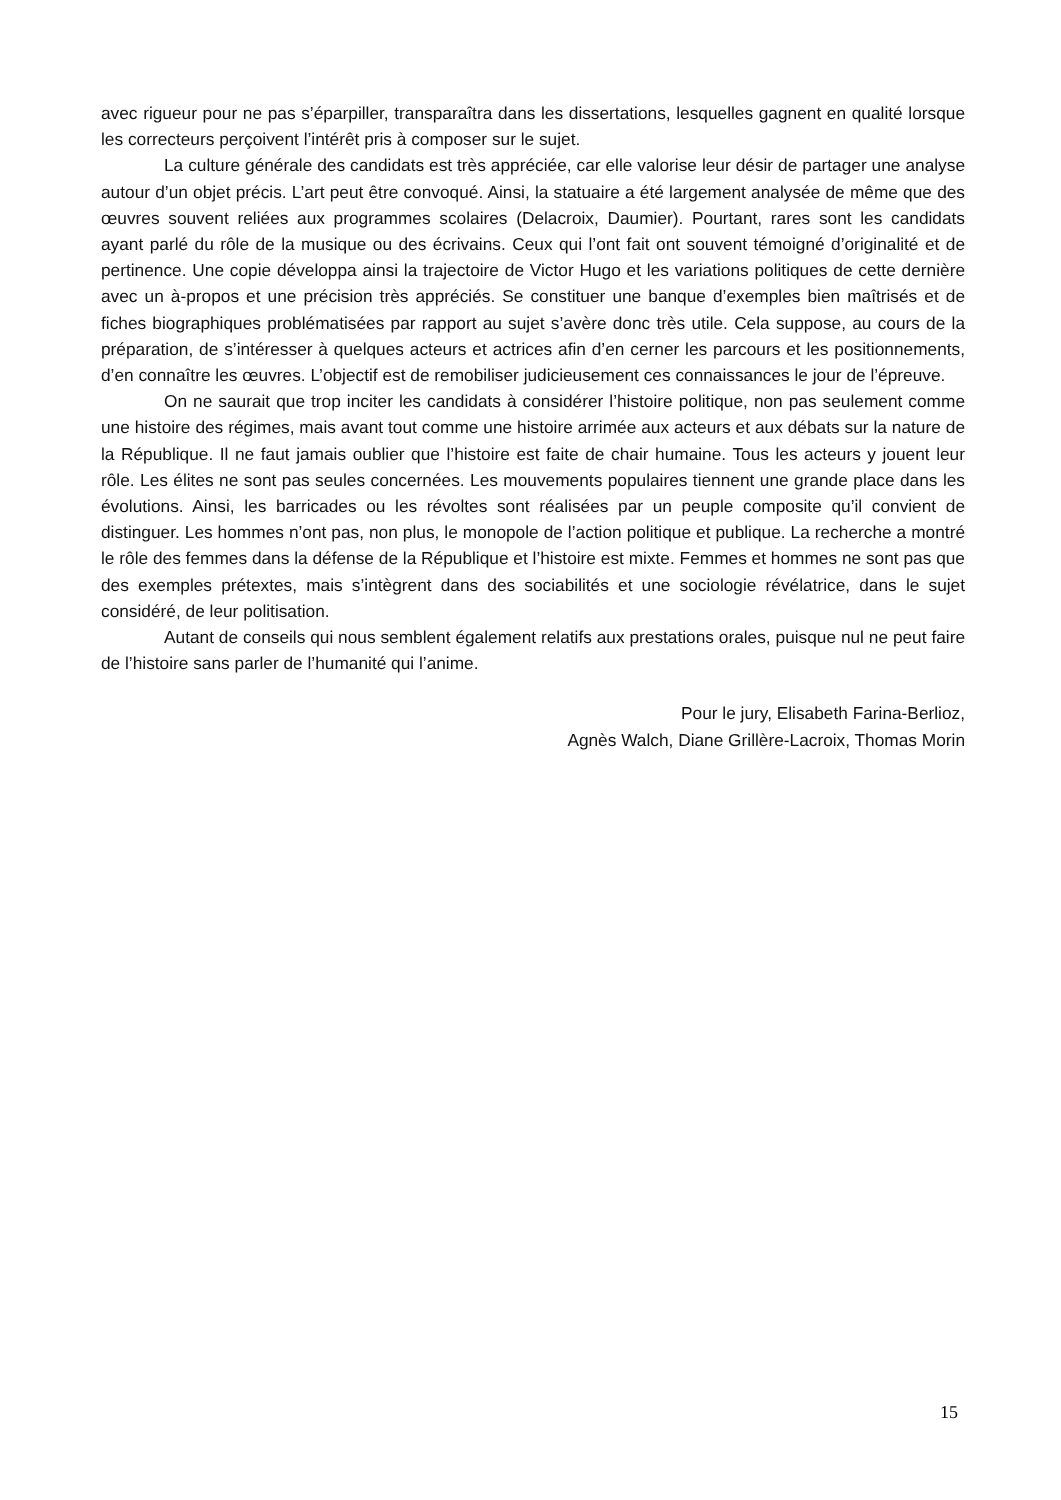avec rigueur pour ne pas s’éparpiller, transparaîtra dans les dissertations, lesquelles gagnent en qualité lorsque les correcteurs perçoivent l’intérêt pris à composer sur le sujet.
La culture générale des candidats est très appréciée, car elle valorise leur désir de partager une analyse autour d’un objet précis. L’art peut être convoqué. Ainsi, la statuaire a été largement analysée de même que des œuvres souvent reliées aux programmes scolaires (Delacroix, Daumier). Pourtant, rares sont les candidats ayant parlé du rôle de la musique ou des écrivains. Ceux qui l’ont fait ont souvent témoigné d’originalité et de pertinence. Une copie développa ainsi la trajectoire de Victor Hugo et les variations politiques de cette dernière avec un à-propos et une précision très appréciés. Se constituer une banque d’exemples bien maîtrisés et de fiches biographiques problématisées par rapport au sujet s’avère donc très utile. Cela suppose, au cours de la préparation, de s’intéresser à quelques acteurs et actrices afin d’en cerner les parcours et les positionnements, d’en connaître les œuvres. L’objectif est de remobiliser judicieusement ces connaissances le jour de l’épreuve.
On ne saurait que trop inciter les candidats à considérer l’histoire politique, non pas seulement comme une histoire des régimes, mais avant tout comme une histoire arrimée aux acteurs et aux débats sur la nature de la République. Il ne faut jamais oublier que l’histoire est faite de chair humaine. Tous les acteurs y jouent leur rôle. Les élites ne sont pas seules concernées. Les mouvements populaires tiennent une grande place dans les évolutions. Ainsi, les barricades ou les révoltes sont réalisées par un peuple composite qu’il convient de distinguer. Les hommes n’ont pas, non plus, le monopole de l’action politique et publique. La recherche a montré le rôle des femmes dans la défense de la République et l’histoire est mixte. Femmes et hommes ne sont pas que des exemples prétextes, mais s’intègrent dans des sociabilités et une sociologie révélatrice, dans le sujet considéré, de leur politisation.
Autant de conseils qui nous semblent également relatifs aux prestations orales, puisque nul ne peut faire de l’histoire sans parler de l’humanité qui l’anime.
Pour le jury, Elisabeth Farina-Berlioz,
Agnès Walch, Diane Grillère-Lacroix, Thomas Morin
15